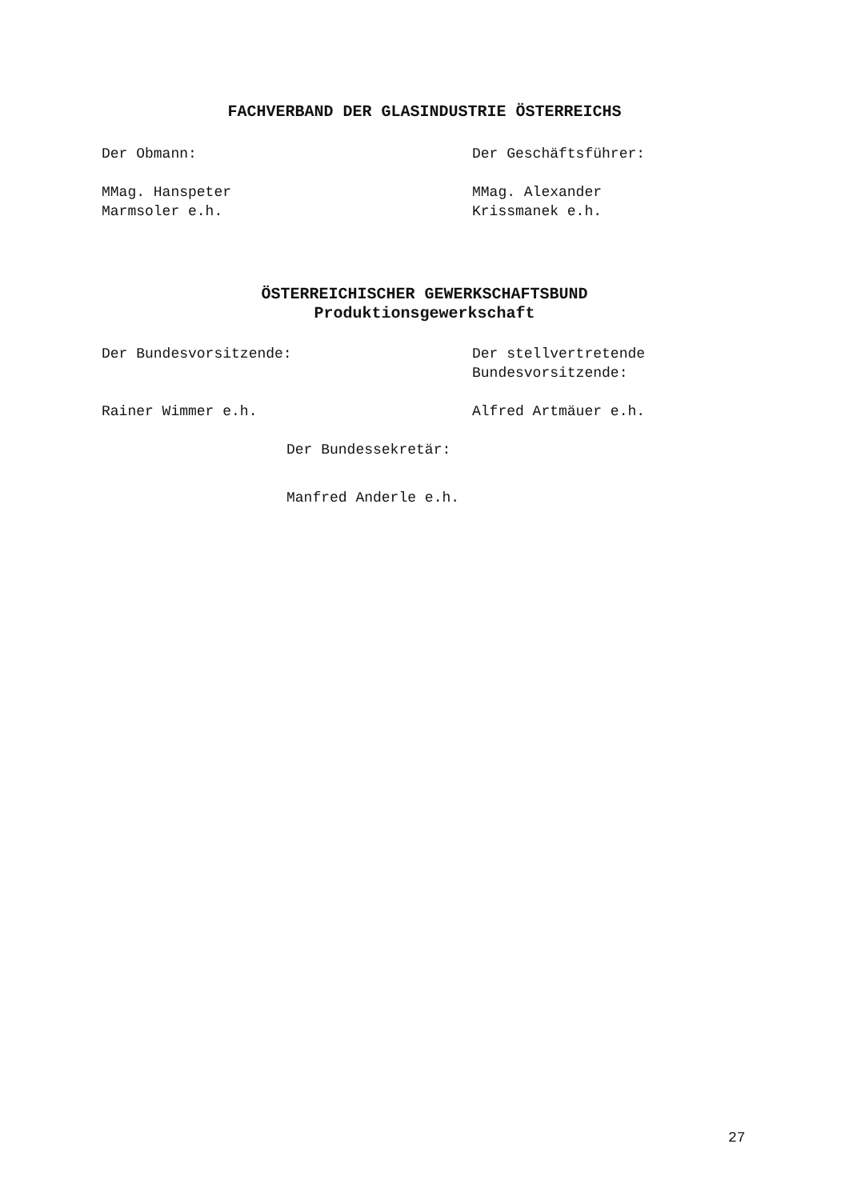FACHVERBAND DER GLASINDUSTRIE ÖSTERREICHS
Der Obmann: Der Geschäftsführer:
MMag. Hanspeter
Marmsoler e.h.
MMag. Alexander
Krissmanek e.h.
ÖSTERREICHISCHER GEWERKSCHAFTSBUND
Produktionsgewerkschaft
Der Bundesvorsitzende: Der stellvertretende
Bundesvorsitzende:
Rainer Wimmer e.h. Alfred Artmäuer e.h.
Der Bundessekretär:
Manfred Anderle e.h.
27